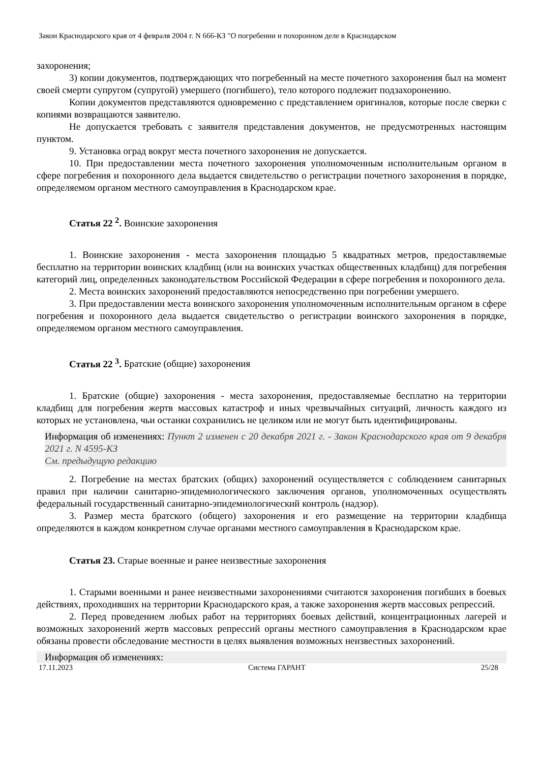Закон Краснодарского края от 4 февраля 2004 г. N 666-КЗ "О погребении и похоронном деле в Краснодарском
захоронения;
3) копии документов, подтверждающих что погребенный на месте почетного захоронения был на момент своей смерти супругом (супругой) умершего (погибшего), тело которого подлежит подзахоронению.
Копии документов представляются одновременно с представлением оригиналов, которые после сверки с копиями возвращаются заявителю.
Не допускается требовать с заявителя представления документов, не предусмотренных настоящим пунктом.
9. Установка оград вокруг места почетного захоронения не допускается.
10. При предоставлении места почетного захоронения уполномоченным исполнительным органом в сфере погребения и похоронного дела выдается свидетельство о регистрации почетного захоронения в порядке, определяемом органом местного самоуправления в Краснодарском крае.
Статья 22 <sup>2</sup>. Воинские захоронения
1. Воинские захоронения - места захоронения площадью 5 квадратных метров, предоставляемые бесплатно на территории воинских кладбищ (или на воинских участках общественных кладбищ) для погребения категорий лиц, определенных законодательством Российской Федерации в сфере погребения и похоронного дела.
2. Места воинских захоронений предоставляются непосредственно при погребении умершего.
3. При предоставлении места воинского захоронения уполномоченным исполнительным органом в сфере погребения и похоронного дела выдается свидетельство о регистрации воинского захоронения в порядке, определяемом органом местного самоуправления.
Статья 22 <sup>3</sup>. Братские (общие) захоронения
1. Братские (общие) захоронения - места захоронения, предоставляемые бесплатно на территории кладбищ для погребения жертв массовых катастроф и иных чрезвычайных ситуаций, личность каждого из которых не установлена, чьи останки сохранились не целиком или не могут быть идентифицированы.
Информация об изменениях: Пункт 2 изменен с 20 декабря 2021 г. - Закон Краснодарского края от 9 декабря 2021 г. N 4595-КЗ
См. предыдущую редакцию
2. Погребение на местах братских (общих) захоронений осуществляется с соблюдением санитарных правил при наличии санитарно-эпидемиологического заключения органов, уполномоченных осуществлять федеральный государственный санитарно-эпидемиологический контроль (надзор).
3. Размер места братского (общего) захоронения и его размещение на территории кладбища определяются в каждом конкретном случае органами местного самоуправления в Краснодарском крае.
Статья 23. Старые военные и ранее неизвестные захоронения
1. Старыми военными и ранее неизвестными захоронениями считаются захоронения погибших в боевых действиях, проходивших на территории Краснодарского края, а также захоронения жертв массовых репрессий.
2. Перед проведением любых работ на территориях боевых действий, концентрационных лагерей и возможных захоронений жертв массовых репрессий органы местного самоуправления в Краснодарском крае обязаны провести обследование местности в целях выявления возможных неизвестных захоронений.
Информация об изменениях:
17.11.2023 Система ГАРАНТ 25/28